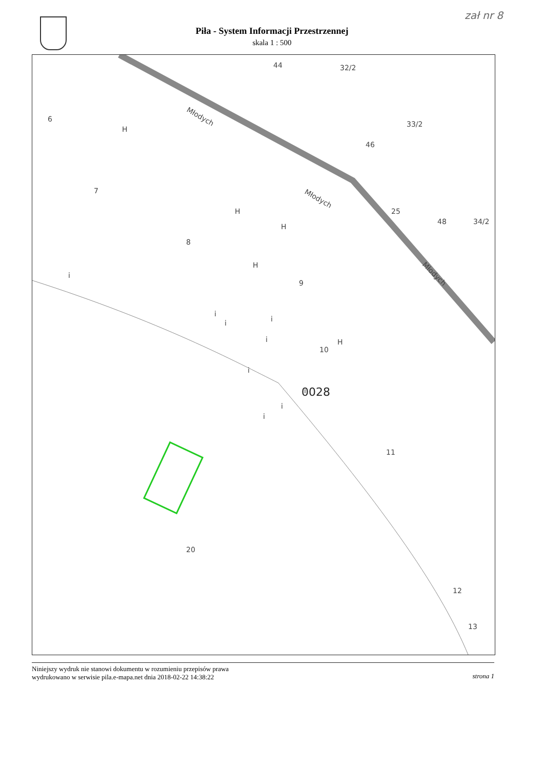zał nr 8
Piła - System Informacji Przestrzennej
skala 1 : 500
6
7
8
9
10
11
12
13
20
0028
32/2
33/2
34/2
Młodych
Młodych
Młodych
H
H
H
H
H
i
i
i
i
i
i
i
i
i
25
44
46
48
Niniejszy wydruk nie stanowi dokumentu w rozumieniu przepisów prawa
wydrukowano w serwisie pila.e-mapa.net dnia 2018-02-22 14:38:22 strona 1